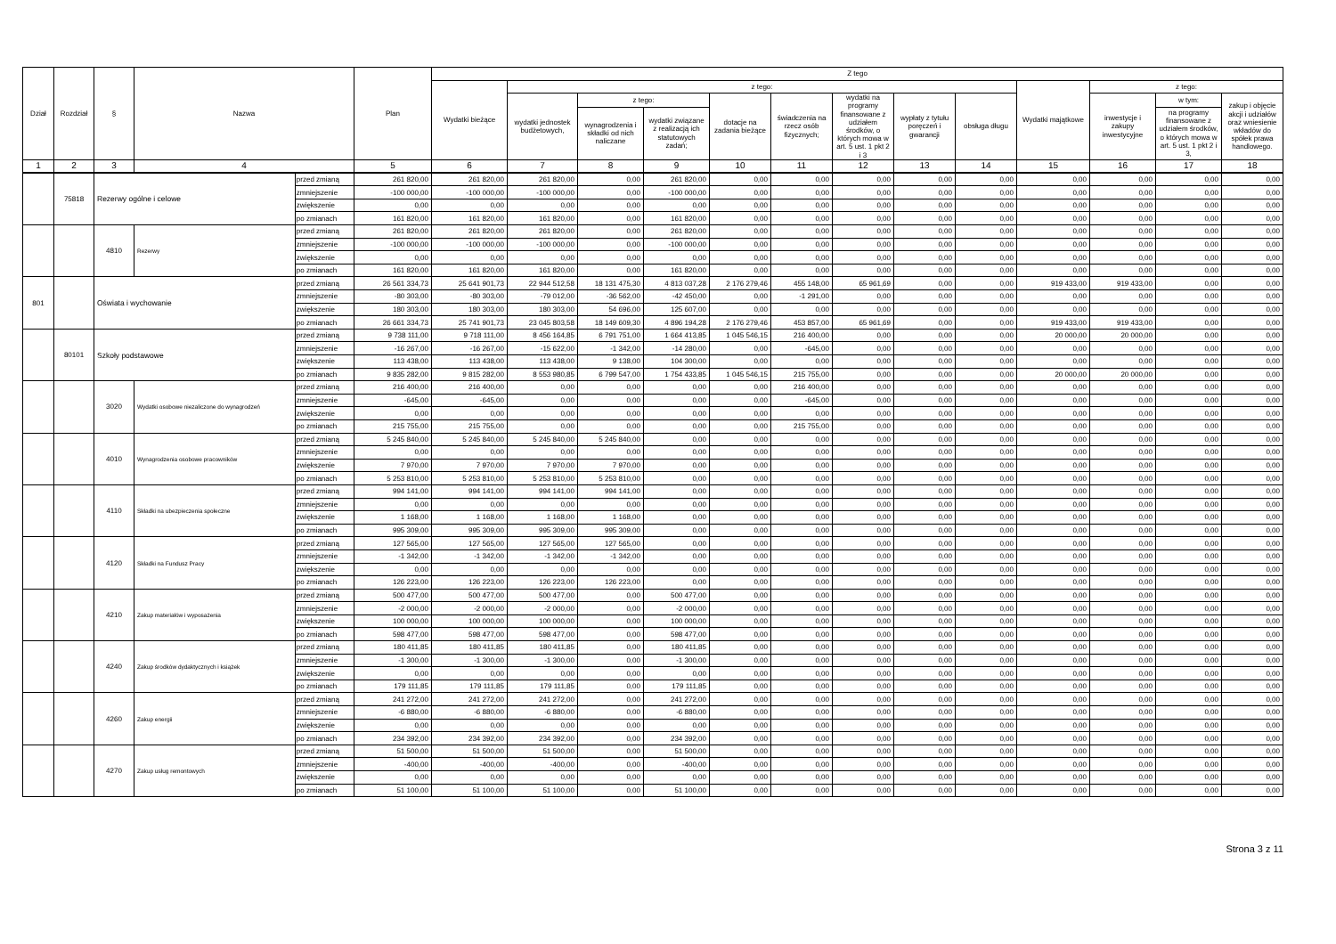| Dział | Rozdział | § | Nazwa | | Plan | Z tego | | | | | | | | | | | | |
| --- | --- | --- | --- | --- | --- | --- | --- | --- | --- | --- | --- | --- | --- | --- | --- | --- | --- | --- |
| | | | | | | Wydatki bieżące | z tego: | | | | | | | | Wydatki majątkowe | z tego: | | |
| | | | | | | | wydatki jednostek budżetowych, | z tego: | | dotacje na zadania bieżące | świadczenia na rzecz osób fizycznych; | wydatki na programy finansowane z udziałem środków, o których mowa w art. 5 ust. 1 pkt 2 i 3 | wypłaty z tytułu poręczeń i gwarancji | obsługa długu | | inwestycje i zakupy inwestycyjne | w tym: | zakup i objęcie akcji i udziałów oraz wniesienie wkładów do spółek prawa handlowego. |
| | | | | | | | | wynagrodzenia i składki od nich naliczane | wydatki związane z realizacją ich statutowych zadań; | | | | | | | | na programy finansowane z udziałem środków, o których mowa w art. 5 ust. 1 pkt 2 i 3, | |
| 1 | 2 | 3 | 4 | | 5 | 6 | 7 | 8 | 9 | 10 | 11 | 12 | 13 | 14 | 15 | 16 | 17 | 18 |
| | 75818 | Rezerwy ogólne i celowe | | przed zmianą | 261 820,00 | 261 820,00 | 261 820,00 | 0,00 | 261 820,00 | 0,00 | 0,00 | 0,00 | 0,00 | 0,00 | 0,00 | 0,00 | 0,00 | 0,00 |
| | | | | zmniejszenie | -100 000,00 | -100 000,00 | -100 000,00 | 0,00 | -100 000,00 | 0,00 | 0,00 | 0,00 | 0,00 | 0,00 | 0,00 | 0,00 | 0,00 | 0,00 |
| | | | | zwiększenie | 0,00 | 0,00 | 0,00 | 0,00 | 0,00 | 0,00 | 0,00 | 0,00 | 0,00 | 0,00 | 0,00 | 0,00 | 0,00 | 0,00 |
| | | | | po zmianach | 161 820,00 | 161 820,00 | 161 820,00 | 0,00 | 161 820,00 | 0,00 | 0,00 | 0,00 | 0,00 | 0,00 | 0,00 | 0,00 | 0,00 | 0,00 |
| | | 4810 | Rezerwy | przed zmianą | 261 820,00 | 261 820,00 | 261 820,00 | 0,00 | 261 820,00 | 0,00 | 0,00 | 0,00 | 0,00 | 0,00 | 0,00 | 0,00 | 0,00 | 0,00 |
| | | | | zmniejszenie | -100 000,00 | -100 000,00 | -100 000,00 | 0,00 | -100 000,00 | 0,00 | 0,00 | 0,00 | 0,00 | 0,00 | 0,00 | 0,00 | 0,00 | 0,00 |
| | | | | zwiększenie | 0,00 | 0,00 | 0,00 | 0,00 | 0,00 | 0,00 | 0,00 | 0,00 | 0,00 | 0,00 | 0,00 | 0,00 | 0,00 | 0,00 |
| | | | | po zmianach | 161 820,00 | 161 820,00 | 161 820,00 | 0,00 | 161 820,00 | 0,00 | 0,00 | 0,00 | 0,00 | 0,00 | 0,00 | 0,00 | 0,00 | 0,00 |
| 801 | | Oświata i wychowanie | | przed zmianą | 26 561 334,73 | 25 641 901,73 | 22 944 512,58 | 18 131 475,30 | 4 813 037,28 | 2 176 279,46 | 455 148,00 | 65 961,69 | 0,00 | 0,00 | 919 433,00 | 919 433,00 | 0,00 | 0,00 |
| | | | | zmniejszenie | -80 303,00 | -80 303,00 | -79 012,00 | -36 562,00 | -42 450,00 | 0,00 | -1 291,00 | 0,00 | 0,00 | 0,00 | 0,00 | 0,00 | 0,00 | 0,00 |
| | | | | zwiększenie | 180 303,00 | 180 303,00 | 180 303,00 | 54 696,00 | 125 607,00 | 0,00 | 0,00 | 0,00 | 0,00 | 0,00 | 0,00 | 0,00 | 0,00 | 0,00 |
| | | | | po zmianach | 26 661 334,73 | 25 741 901,73 | 23 045 803,58 | 18 149 609,30 | 4 896 194,28 | 2 176 279,46 | 453 857,00 | 65 961,69 | 0,00 | 0,00 | 919 433,00 | 919 433,00 | 0,00 | 0,00 |
| | 80101 | Szkoły podstawowe | | przed zmianą | 9 738 111,00 | 9 718 111,00 | 8 456 164,85 | 6 791 751,00 | 1 664 413,85 | 1 045 546,15 | 216 400,00 | 0,00 | 0,00 | 0,00 | 20 000,00 | 20 000,00 | 0,00 | 0,00 |
| | | | | zmniejszenie | -16 267,00 | -16 267,00 | -15 622,00 | -1 342,00 | -14 280,00 | 0,00 | -645,00 | 0,00 | 0,00 | 0,00 | 0,00 | 0,00 | 0,00 | 0,00 |
| | | | | zwiększenie | 113 438,00 | 113 438,00 | 113 438,00 | 9 138,00 | 104 300,00 | 0,00 | 0,00 | 0,00 | 0,00 | 0,00 | 0,00 | 0,00 | 0,00 | 0,00 |
| | | | | po zmianach | 9 835 282,00 | 9 815 282,00 | 8 553 980,85 | 6 799 547,00 | 1 754 433,85 | 1 045 546,15 | 215 755,00 | 0,00 | 0,00 | 0,00 | 20 000,00 | 20 000,00 | 0,00 | 0,00 |
| | | 3020 | Wydatki osobowe niezaliczone do wynagrodzeń | przed zmianą | 216 400,00 | 216 400,00 | 0,00 | 0,00 | 0,00 | 0,00 | 216 400,00 | 0,00 | 0,00 | 0,00 | 0,00 | 0,00 | 0,00 | 0,00 |
| | | | | zmniejszenie | -645,00 | -645,00 | 0,00 | 0,00 | 0,00 | 0,00 | -645,00 | 0,00 | 0,00 | 0,00 | 0,00 | 0,00 | 0,00 | 0,00 |
| | | | | zwiększenie | 0,00 | 0,00 | 0,00 | 0,00 | 0,00 | 0,00 | 0,00 | 0,00 | 0,00 | 0,00 | 0,00 | 0,00 | 0,00 | 0,00 |
| | | | | po zmianach | 215 755,00 | 215 755,00 | 0,00 | 0,00 | 0,00 | 0,00 | 215 755,00 | 0,00 | 0,00 | 0,00 | 0,00 | 0,00 | 0,00 | 0,00 |
| | | 4010 | Wynagrodzenia osobowe pracowników | przed zmianą | 5 245 840,00 | 5 245 840,00 | 5 245 840,00 | 5 245 840,00 | 0,00 | 0,00 | 0,00 | 0,00 | 0,00 | 0,00 | 0,00 | 0,00 | 0,00 | 0,00 |
| | | | | zmniejszenie | 0,00 | 0,00 | 0,00 | 0,00 | 0,00 | 0,00 | 0,00 | 0,00 | 0,00 | 0,00 | 0,00 | 0,00 | 0,00 | 0,00 |
| | | | | zwiększenie | 7 970,00 | 7 970,00 | 7 970,00 | 7 970,00 | 0,00 | 0,00 | 0,00 | 0,00 | 0,00 | 0,00 | 0,00 | 0,00 | 0,00 | 0,00 |
| | | | | po zmianach | 5 253 810,00 | 5 253 810,00 | 5 253 810,00 | 5 253 810,00 | 0,00 | 0,00 | 0,00 | 0,00 | 0,00 | 0,00 | 0,00 | 0,00 | 0,00 | 0,00 |
| | | 4110 | Składki na ubezpieczenia społeczne | przed zmianą | 994 141,00 | 994 141,00 | 994 141,00 | 994 141,00 | 0,00 | 0,00 | 0,00 | 0,00 | 0,00 | 0,00 | 0,00 | 0,00 | 0,00 | 0,00 |
| | | | | zmniejszenie | 0,00 | 0,00 | 0,00 | 0,00 | 0,00 | 0,00 | 0,00 | 0,00 | 0,00 | 0,00 | 0,00 | 0,00 | 0,00 | 0,00 |
| | | | | zwiększenie | 1 168,00 | 1 168,00 | 1 168,00 | 1 168,00 | 0,00 | 0,00 | 0,00 | 0,00 | 0,00 | 0,00 | 0,00 | 0,00 | 0,00 | 0,00 |
| | | | | po zmianach | 995 309,00 | 995 309,00 | 995 309,00 | 995 309,00 | 0,00 | 0,00 | 0,00 | 0,00 | 0,00 | 0,00 | 0,00 | 0,00 | 0,00 | 0,00 |
| | | 4120 | Składki na Fundusz Pracy | przed zmianą | 127 565,00 | 127 565,00 | 127 565,00 | 127 565,00 | 0,00 | 0,00 | 0,00 | 0,00 | 0,00 | 0,00 | 0,00 | 0,00 | 0,00 | 0,00 |
| | | | | zmniejszenie | -1 342,00 | -1 342,00 | -1 342,00 | -1 342,00 | 0,00 | 0,00 | 0,00 | 0,00 | 0,00 | 0,00 | 0,00 | 0,00 | 0,00 | 0,00 |
| | | | | zwiększenie | 0,00 | 0,00 | 0,00 | 0,00 | 0,00 | 0,00 | 0,00 | 0,00 | 0,00 | 0,00 | 0,00 | 0,00 | 0,00 | 0,00 |
| | | | | po zmianach | 126 223,00 | 126 223,00 | 126 223,00 | 126 223,00 | 0,00 | 0,00 | 0,00 | 0,00 | 0,00 | 0,00 | 0,00 | 0,00 | 0,00 | 0,00 |
| | | 4210 | Zakup materiałów i wyposażenia | przed zmianą | 500 477,00 | 500 477,00 | 500 477,00 | 0,00 | 500 477,00 | 0,00 | 0,00 | 0,00 | 0,00 | 0,00 | 0,00 | 0,00 | 0,00 | 0,00 |
| | | | | zmniejszenie | -2 000,00 | -2 000,00 | -2 000,00 | 0,00 | -2 000,00 | 0,00 | 0,00 | 0,00 | 0,00 | 0,00 | 0,00 | 0,00 | 0,00 | 0,00 |
| | | | | zwiększenie | 100 000,00 | 100 000,00 | 100 000,00 | 0,00 | 100 000,00 | 0,00 | 0,00 | 0,00 | 0,00 | 0,00 | 0,00 | 0,00 | 0,00 | 0,00 |
| | | | | po zmianach | 598 477,00 | 598 477,00 | 598 477,00 | 0,00 | 598 477,00 | 0,00 | 0,00 | 0,00 | 0,00 | 0,00 | 0,00 | 0,00 | 0,00 | 0,00 |
| | | 4240 | Zakup środków dydaktycznych i książek | przed zmianą | 180 411,85 | 180 411,85 | 180 411,85 | 0,00 | 180 411,85 | 0,00 | 0,00 | 0,00 | 0,00 | 0,00 | 0,00 | 0,00 | 0,00 | 0,00 |
| | | | | zmniejszenie | -1 300,00 | -1 300,00 | -1 300,00 | 0,00 | -1 300,00 | 0,00 | 0,00 | 0,00 | 0,00 | 0,00 | 0,00 | 0,00 | 0,00 | 0,00 |
| | | | | zwiększenie | 0,00 | 0,00 | 0,00 | 0,00 | 0,00 | 0,00 | 0,00 | 0,00 | 0,00 | 0,00 | 0,00 | 0,00 | 0,00 | 0,00 |
| | | | | po zmianach | 179 111,85 | 179 111,85 | 179 111,85 | 0,00 | 179 111,85 | 0,00 | 0,00 | 0,00 | 0,00 | 0,00 | 0,00 | 0,00 | 0,00 | 0,00 |
| | | 4260 | Zakup energii | przed zmianą | 241 272,00 | 241 272,00 | 241 272,00 | 0,00 | 241 272,00 | 0,00 | 0,00 | 0,00 | 0,00 | 0,00 | 0,00 | 0,00 | 0,00 | 0,00 |
| | | | | zmniejszenie | -6 880,00 | -6 880,00 | -6 880,00 | 0,00 | -6 880,00 | 0,00 | 0,00 | 0,00 | 0,00 | 0,00 | 0,00 | 0,00 | 0,00 | 0,00 |
| | | | | zwiększenie | 0,00 | 0,00 | 0,00 | 0,00 | 0,00 | 0,00 | 0,00 | 0,00 | 0,00 | 0,00 | 0,00 | 0,00 | 0,00 | 0,00 |
| | | | | po zmianach | 234 392,00 | 234 392,00 | 234 392,00 | 0,00 | 234 392,00 | 0,00 | 0,00 | 0,00 | 0,00 | 0,00 | 0,00 | 0,00 | 0,00 | 0,00 |
| | | 4270 | Zakup usług remontowych | przed zmianą | 51 500,00 | 51 500,00 | 51 500,00 | 0,00 | 51 500,00 | 0,00 | 0,00 | 0,00 | 0,00 | 0,00 | 0,00 | 0,00 | 0,00 | 0,00 |
| | | | | zmniejszenie | -400,00 | -400,00 | -400,00 | 0,00 | -400,00 | 0,00 | 0,00 | 0,00 | 0,00 | 0,00 | 0,00 | 0,00 | 0,00 | 0,00 |
| | | | | zwiększenie | 0,00 | 0,00 | 0,00 | 0,00 | 0,00 | 0,00 | 0,00 | 0,00 | 0,00 | 0,00 | 0,00 | 0,00 | 0,00 | 0,00 |
| | | | | po zmianach | 51 100,00 | 51 100,00 | 51 100,00 | 0,00 | 51 100,00 | 0,00 | 0,00 | 0,00 | 0,00 | 0,00 | 0,00 | 0,00 | 0,00 | 0,00 |
Strona 3 z 11